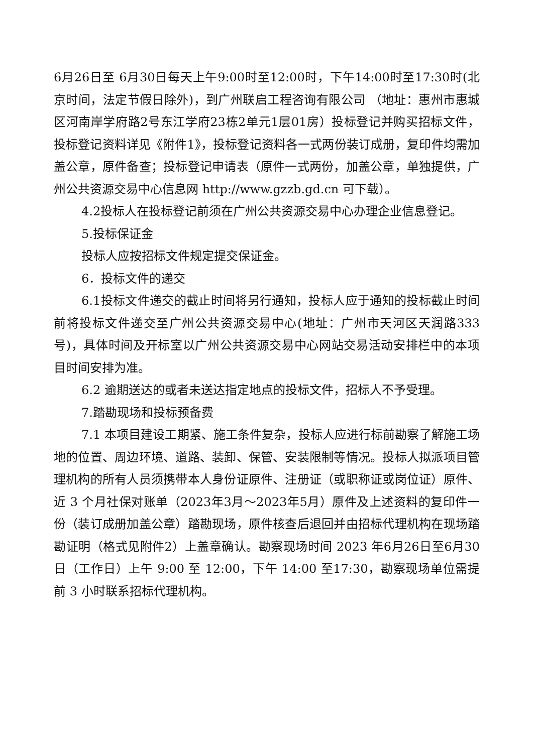6月26日至 6月30日每天上午9:00时至12:00时，下午14:00时至17:30时(北京时间，法定节假日除外)，到广州联启工程咨询有限公司 （地址：惠州市惠城区河南岸学府路2号东江学府23栋2单元1层01房）投标登记并购买招标文件，投标登记资料详见《附件1》，投标登记资料各一式两份装订成册，复印件均需加盖公章，原件备查；投标登记申请表（原件一式两份，加盖公章，单独提供，广州公共资源交易中心信息网 http://www.gzzb.gd.cn 可下载）。
4.2投标人在投标登记前须在广州公共资源交易中心办理企业信息登记。
5.投标保证金
投标人应按招标文件规定提交保证金。
6．投标文件的递交
6.1投标文件递交的截止时间将另行通知，投标人应于通知的投标截止时间前将投标文件递交至广州公共资源交易中心(地址：广州市天河区天润路333号)，具体时间及开标室以广州公共资源交易中心网站交易活动安排栏中的本项目时间安排为准。
6.2 逾期送达的或者未送达指定地点的投标文件，招标人不予受理。
7.踏勘现场和投标预备费
7.1 本项目建设工期紧、施工条件复杂，投标人应进行标前勘察了解施工场地的位置、周边环境、道路、装卸、保管、安装限制等情况。投标人拟派项目管理机构的所有人员须携带本人身份证原件、注册证（或职称证或岗位证）原件、近 3 个月社保对账单（2023年3月～2023年5月）原件及上述资料的复印件一份（装订成册加盖公章）踏勘现场，原件核查后退回并由招标代理机构在现场踏勘证明（格式见附件2）上盖章确认。勘察现场时间 2023 年6月26日至6月30日（工作日）上午 9:00 至 12:00，下午 14:00 至17:30，勘察现场单位需提前 3 小时联系招标代理机构。